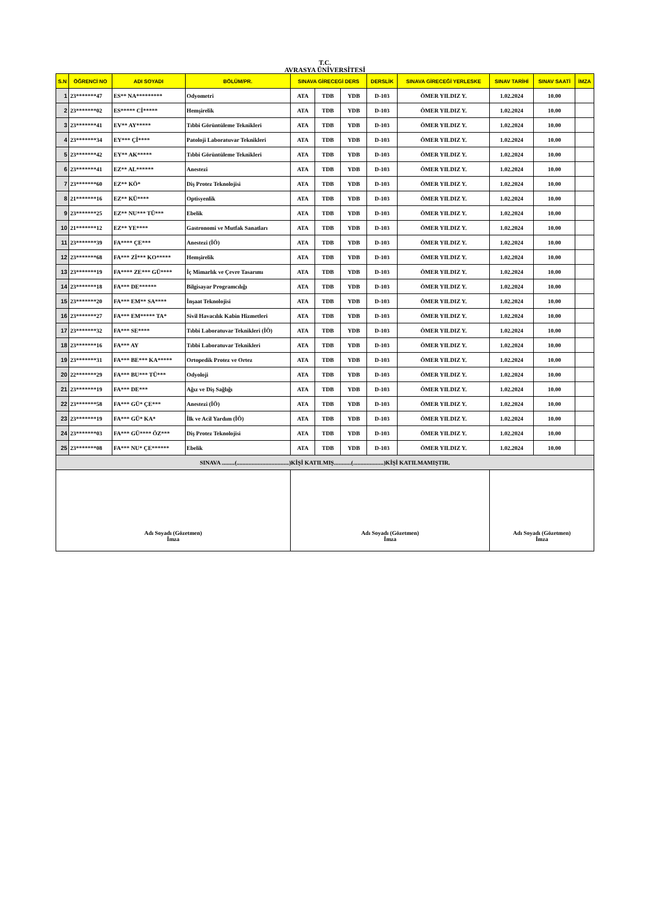T.C.
AVRASYA ÜNİVERSİTESİ
| S.N | ÖĞRENCİ NO | ADI SOYADI | BÖLÜM/PR. | SINAVA GİRECEGİ DERS | | | DERSLİK | SINAVA GİRECEĞİ YERLESKE | SINAV TARİHİ | SINAV SAATİ | İMZA |
| --- | --- | --- | --- | --- | --- | --- | --- | --- | --- | --- | --- |
| 1 | 23*******47 | ES** NA********* | Odyometri | ATA | TDB | YDB | D-103 | ÖMER YILDIZ Y. | 1.02.2024 | 10.00 | |
| 2 | 23*******02 | ES***** Cİ***** | Hemşirelik | ATA | TDB | YDB | D-103 | ÖMER YILDIZ Y. | 1.02.2024 | 10.00 | |
| 3 | 23*******41 | EV** AY***** | Tıbbi Görüntüleme Teknikleri | ATA | TDB | YDB | D-103 | ÖMER YILDIZ Y. | 1.02.2024 | 10.00 | |
| 4 | 23*******34 | EY*** Çİ**** | Patoloji Laboratuvar Teknikleri | ATA | TDB | YDB | D-103 | ÖMER YILDIZ Y. | 1.02.2024 | 10.00 | |
| 5 | 23*******42 | EY** AK***** | Tıbbi Görüntüleme Teknikleri | ATA | TDB | YDB | D-103 | ÖMER YILDIZ Y. | 1.02.2024 | 10.00 | |
| 6 | 23*******41 | EZ** AL****** | Anestezi | ATA | TDB | YDB | D-103 | ÖMER YILDIZ Y. | 1.02.2024 | 10.00 | |
| 7 | 23*******60 | EZ** KÖ* | Diş Protez Teknolojisi | ATA | TDB | YDB | D-103 | ÖMER YILDIZ Y. | 1.02.2024 | 10.00 | |
| 8 | 21*******16 | EZ** KÜ**** | Optisyenlik | ATA | TDB | YDB | D-103 | ÖMER YILDIZ Y. | 1.02.2024 | 10.00 | |
| 9 | 23*******25 | EZ** NU*** TÜ*** | Ebelik | ATA | TDB | YDB | D-103 | ÖMER YILDIZ Y. | 1.02.2024 | 10.00 | |
| 10 | 21*******12 | EZ** YE**** | Gastronomi ve Mutfak Sanatları | ATA | TDB | YDB | D-103 | ÖMER YILDIZ Y. | 1.02.2024 | 10.00 | |
| 11 | 23*******39 | FA**** ÇE*** | Anestezi (İÖ) | ATA | TDB | YDB | D-103 | ÖMER YILDIZ Y. | 1.02.2024 | 10.00 | |
| 12 | 23*******68 | FA*** Zİ*** KO***** | Hemşirelik | ATA | TDB | YDB | D-103 | ÖMER YILDIZ Y. | 1.02.2024 | 10.00 | |
| 13 | 23*******19 | FA**** ZE*** GÜ**** | İç Mimarlık ve Çevre Tasarımı | ATA | TDB | YDB | D-103 | ÖMER YILDIZ Y. | 1.02.2024 | 10.00 | |
| 14 | 23*******18 | FA*** DE****** | Bilgisayar Programcılığı | ATA | TDB | YDB | D-103 | ÖMER YILDIZ Y. | 1.02.2024 | 10.00 | |
| 15 | 23*******20 | FA*** EM** SA**** | İnşaat Teknolojisi | ATA | TDB | YDB | D-103 | ÖMER YILDIZ Y. | 1.02.2024 | 10.00 | |
| 16 | 23*******27 | FA*** EM***** TA* | Sivil Havacılık Kabin Hizmetleri | ATA | TDB | YDB | D-103 | ÖMER YILDIZ Y. | 1.02.2024 | 10.00 | |
| 17 | 23*******32 | FA*** SE**** | Tıbbi Laboratuvar Teknikleri (İÖ) | ATA | TDB | YDB | D-103 | ÖMER YILDIZ Y. | 1.02.2024 | 10.00 | |
| 18 | 23*******16 | FA*** AY | Tıbbi Laboratuvar Teknikleri | ATA | TDB | YDB | D-103 | ÖMER YILDIZ Y. | 1.02.2024 | 10.00 | |
| 19 | 23*******31 | FA*** BE*** KA***** | Ortopedik Protez ve Ortez | ATA | TDB | YDB | D-103 | ÖMER YILDIZ Y. | 1.02.2024 | 10.00 | |
| 20 | 22*******29 | FA*** BU*** TÜ*** | Odyoloji | ATA | TDB | YDB | D-103 | ÖMER YILDIZ Y. | 1.02.2024 | 10.00 | |
| 21 | 23*******19 | FA*** DE*** | Ağız ve Diş Sağlığı | ATA | TDB | YDB | D-103 | ÖMER YILDIZ Y. | 1.02.2024 | 10.00 | |
| 22 | 23*******58 | FA*** GÜ* ÇE*** | Anestezi (İÖ) | ATA | TDB | YDB | D-103 | ÖMER YILDIZ Y. | 1.02.2024 | 10.00 | |
| 23 | 23*******19 | FA*** GÜ* KA* | İlk ve Acil Yardım (İÖ) | ATA | TDB | YDB | D-103 | ÖMER YILDIZ Y. | 1.02.2024 | 10.00 | |
| 24 | 23*******03 | FA*** GÜ**** ÖZ*** | Diş Protez Teknolojisi | ATA | TDB | YDB | D-103 | ÖMER YILDIZ Y. | 1.02.2024 | 10.00 | |
| 25 | 23*******08 | FA*** NU* ÇE****** | Ebelik | ATA | TDB | YDB | D-103 | ÖMER YILDIZ Y. | 1.02.2024 | 10.00 | |
| SINAVA .........(....................................)KİŞİ KATILMIŞ............(.....................)KİŞİ KATILMAMIŞTIR. | | | | | | | | | | | |
| Adı Soyadı (Gözetmen) İmza | | | | Adı Soyadı (Gözetmen) İmza | | | | | Adı Soyadı (Gözetmen) İmza | | |